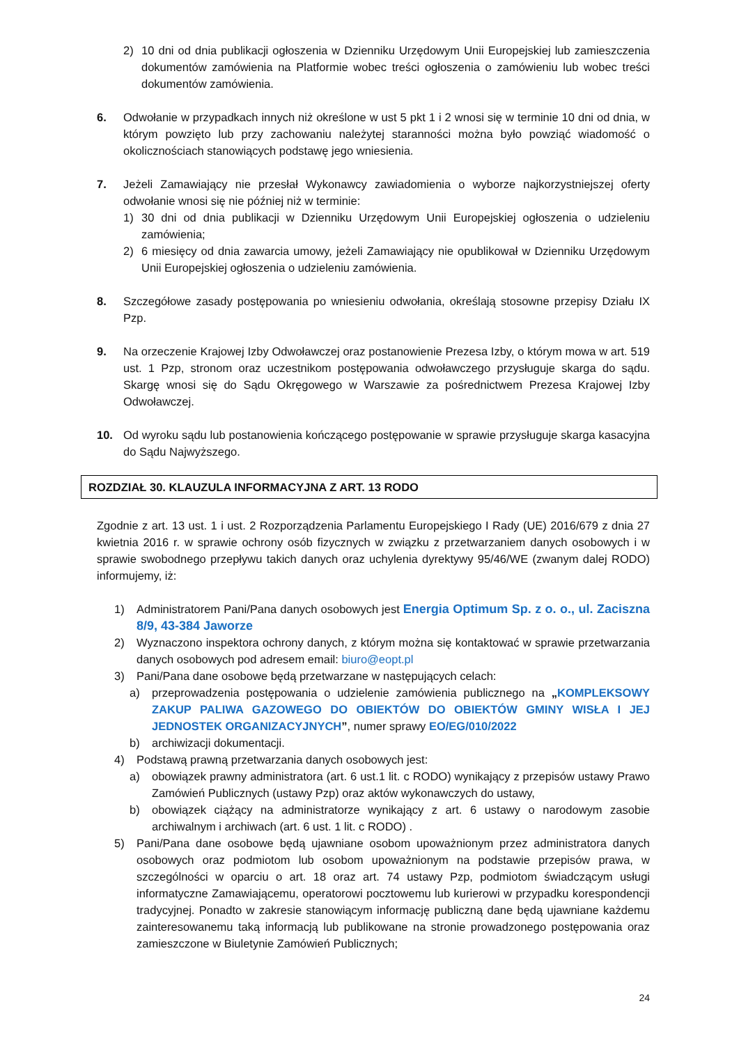2) 10 dni od dnia publikacji ogłoszenia w Dzienniku Urzędowym Unii Europejskiej lub zamieszczenia dokumentów zamówienia na Platformie wobec treści ogłoszenia o zamówieniu lub wobec treści dokumentów zamówienia.
6. Odwołanie w przypadkach innych niż określone w ust 5 pkt 1 i 2 wnosi się w terminie 10 dni od dnia, w którym powzięto lub przy zachowaniu należytej staranności można było powziąć wiadomość o okolicznościach stanowiących podstawę jego wniesienia.
7. Jeżeli Zamawiający nie przesłał Wykonawcy zawiadomienia o wyborze najkorzystniejszej oferty odwołanie wnosi się nie później niż w terminie:
1) 30 dni od dnia publikacji w Dzienniku Urzędowym Unii Europejskiej ogłoszenia o udzieleniu zamówienia;
2) 6 miesięcy od dnia zawarcia umowy, jeżeli Zamawiający nie opublikował w Dzienniku Urzędowym Unii Europejskiej ogłoszenia o udzieleniu zamówienia.
8. Szczegółowe zasady postępowania po wniesieniu odwołania, określają stosowne przepisy Działu IX Pzp.
9. Na orzeczenie Krajowej Izby Odwoławczej oraz postanowienie Prezesa Izby, o którym mowa w art. 519 ust. 1 Pzp, stronom oraz uczestnikom postępowania odwoławczego przysługuje skarga do sądu. Skargę wnosi się do Sądu Okręgowego w Warszawie za pośrednictwem Prezesa Krajowej Izby Odwoławczej.
10. Od wyroku sądu lub postanowienia kończącego postępowanie w sprawie przysługuje skarga kasacyjna do Sądu Najwyższego.
ROZDZIAŁ 30. KLAUZULA INFORMACYJNA Z ART. 13 RODO
Zgodnie z art. 13 ust. 1 i ust. 2 Rozporządzenia Parlamentu Europejskiego I Rady (UE) 2016/679 z dnia 27 kwietnia 2016 r. w sprawie ochrony osób fizycznych w związku z przetwarzaniem danych osobowych i w sprawie swobodnego przepływu takich danych oraz uchylenia dyrektywy 95/46/WE (zwanym dalej RODO) informujemy, iż:
1) Administratorem Pani/Pana danych osobowych jest Energia Optimum Sp. z o. o., ul. Zaciszna 8/9, 43-384 Jaworze
2) Wyznaczono inspektora ochrony danych, z którym można się kontaktować w sprawie przetwarzania danych osobowych pod adresem email: biuro@eopt.pl
3) Pani/Pana dane osobowe będą przetwarzane w następujących celach:
a) przeprowadzenia postępowania o udzielenie zamówienia publicznego na „KOMPLEKSOWY ZAKUP PALIWA GAZOWEGO DO OBIEKTÓW DO OBIEKTÓW GMINY WISŁA I JEJ JEDNOSTEK ORGANIZACYJNYCH”, numer sprawy EO/EG/010/2022
b) archiwizacji dokumentacji.
4) Podstawą prawną przetwarzania danych osobowych jest:
a) obowiązek prawny administratora (art. 6 ust.1 lit. c RODO) wynikający z przepisów ustawy Prawo Zamówień Publicznych (ustawy Pzp) oraz aktów wykonawczych do ustawy,
b) obowiązek ciążący na administratorze wynikający z art. 6 ustawy o narodowym zasobie archiwalnym i archiwach (art. 6 ust. 1 lit. c RODO) .
5) Pani/Pana dane osobowe będą ujawniane osobom upoważnionym przez administratora danych osobowych oraz podmiotom lub osobom upoważnionym na podstawie przepisów prawa, w szczególności w oparciu o art. 18 oraz art. 74 ustawy Pzp, podmiotom świadczącym usługi informatyczne Zamawiającemu, operatorowi pocztowemu lub kurierowi w przypadku korespondencji tradycyjnej. Ponadto w zakresie stanowiącym informację publiczną dane będą ujawniane każdemu zainteresowanemu taką informacją lub publikowane na stronie prowadzonego postępowania oraz zamieszczone w Biuletynie Zamówień Publicznych;
24